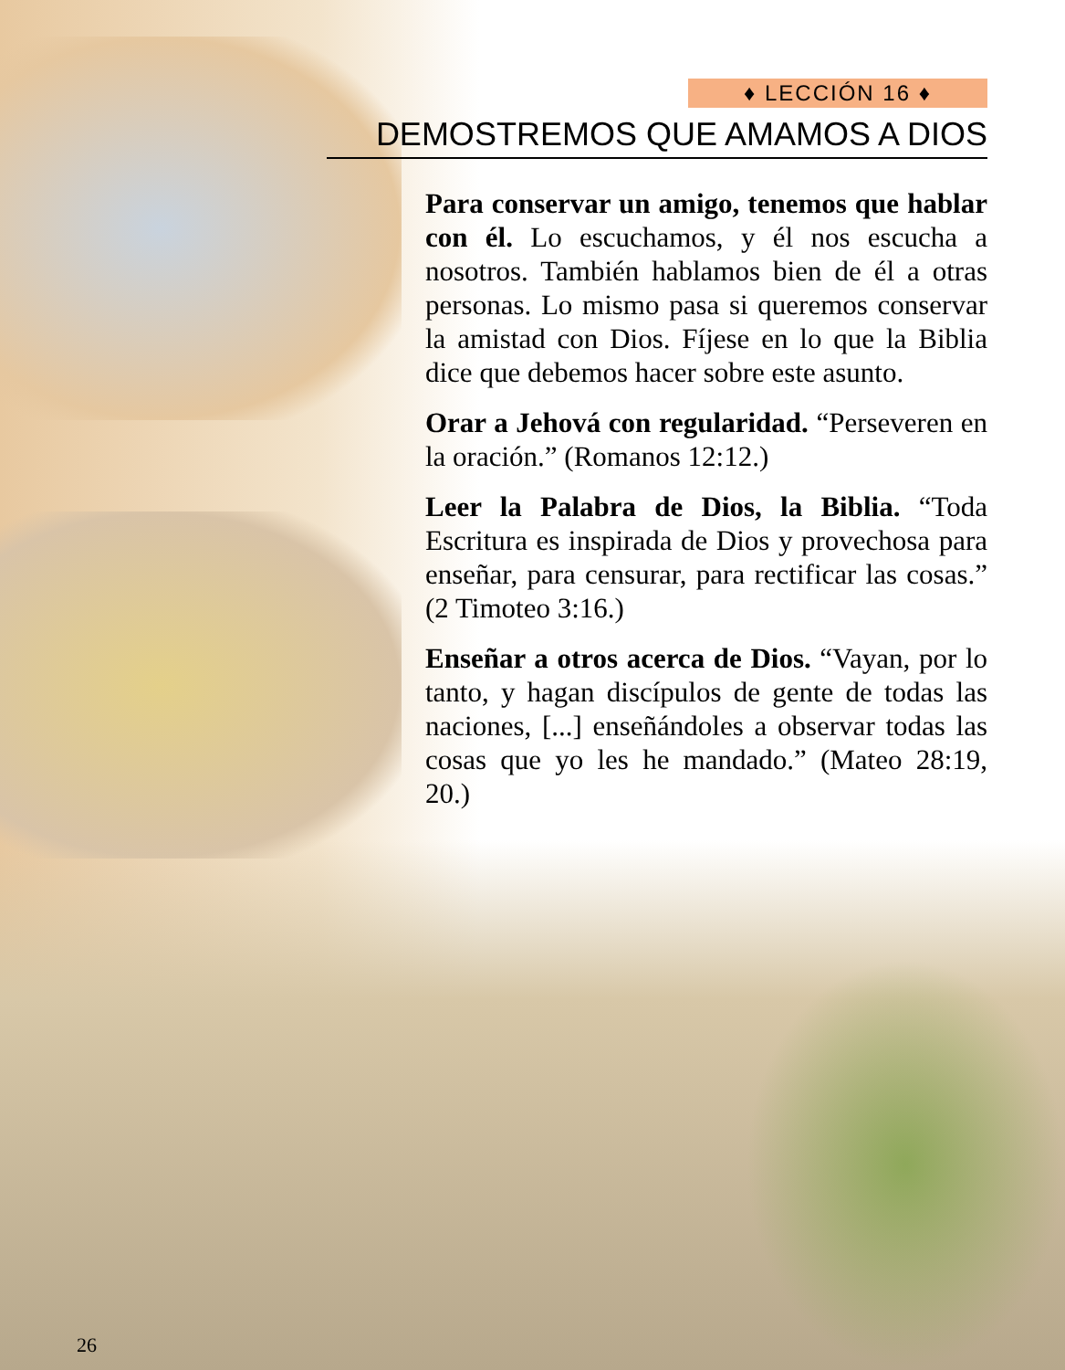♦ LECCIÓN 16 ♦
DEMOSTREMOS QUE AMAMOS A DIOS
Para conservar un amigo, tenemos que hablar con él. Lo escuchamos, y él nos escucha a nosotros. También hablamos bien de él a otras personas. Lo mismo pasa si queremos conservar la amistad con Dios. Fíjese en lo que la Biblia dice que debemos hacer sobre este asunto.
Orar a Jehová con regularidad. “Perseveren en la oración.” (Romanos 12:12.)
Leer la Palabra de Dios, la Biblia. “Toda Escritura es inspirada de Dios y provechosa para enseñar, para censurar, para rectificar las cosas.” (2 Timoteo 3:16.)
Enseñar a otros acerca de Dios. “Vayan, por lo tanto, y hagan discípulos de gente de todas las naciones, [...] enseñándoles a observar todas las cosas que yo les he mandado.” (Mateo 28:19, 20.)
26